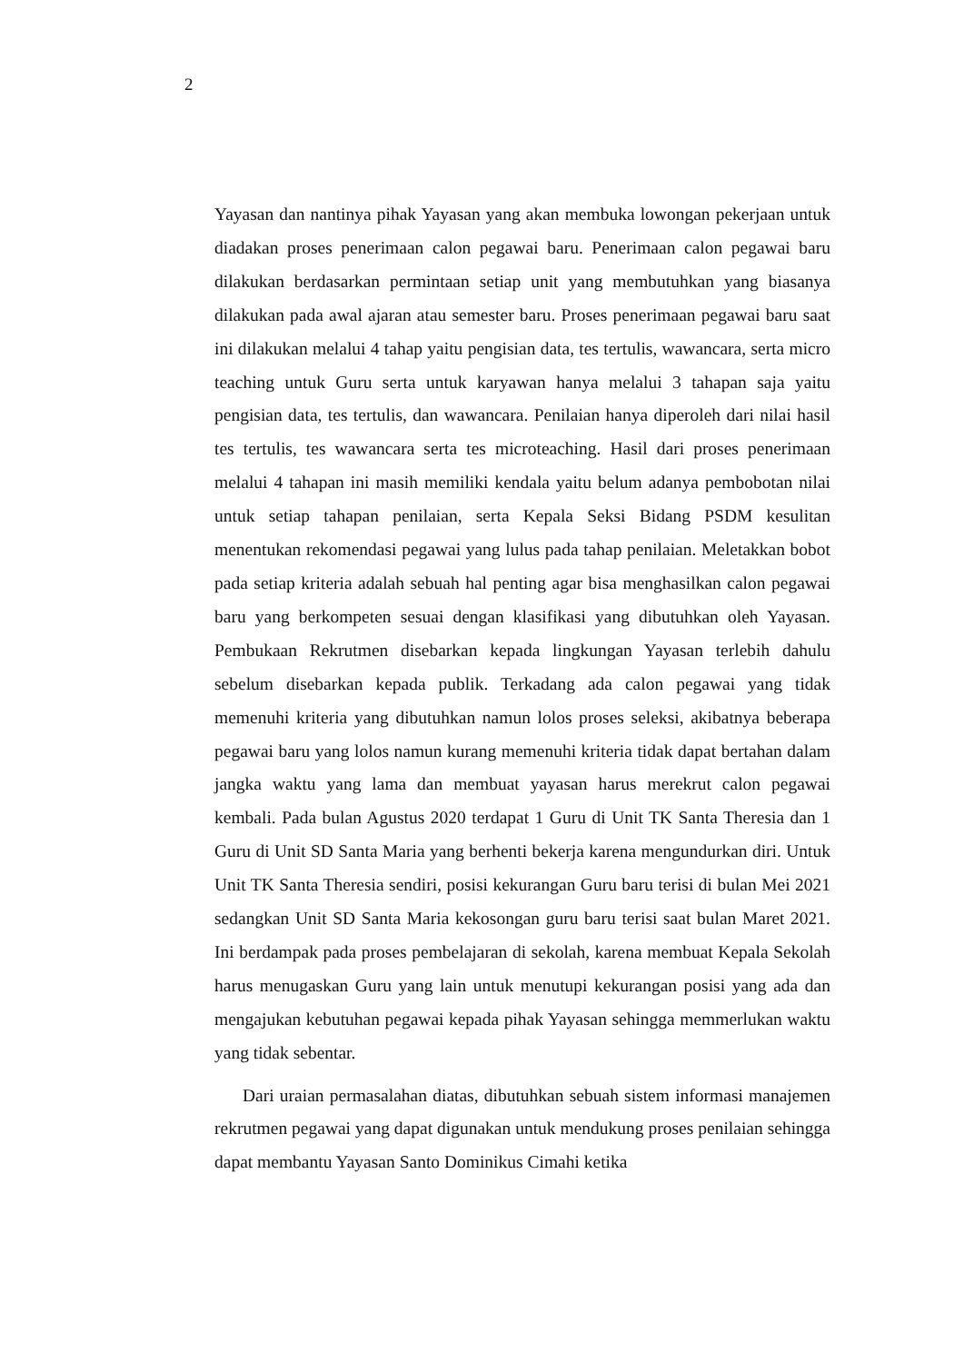2
Yayasan dan nantinya pihak Yayasan yang akan membuka lowongan pekerjaan untuk diadakan proses penerimaan calon pegawai baru. Penerimaan calon pegawai baru dilakukan berdasarkan permintaan setiap unit yang membutuhkan yang biasanya dilakukan pada awal ajaran atau semester baru. Proses penerimaan pegawai baru saat ini dilakukan melalui 4 tahap yaitu pengisian data, tes tertulis, wawancara, serta micro teaching untuk Guru serta untuk karyawan hanya melalui 3 tahapan saja yaitu pengisian data, tes tertulis, dan wawancara. Penilaian hanya diperoleh dari nilai hasil tes tertulis, tes wawancara serta tes microteaching. Hasil dari proses penerimaan melalui 4 tahapan ini masih memiliki kendala yaitu belum adanya pembobotan nilai untuk setiap tahapan penilaian, serta Kepala Seksi Bidang PSDM kesulitan menentukan rekomendasi pegawai yang lulus pada tahap penilaian. Meletakkan bobot pada setiap kriteria adalah sebuah hal penting agar bisa menghasilkan calon pegawai baru yang berkompeten sesuai dengan klasifikasi yang dibutuhkan oleh Yayasan. Pembukaan Rekrutmen disebarkan kepada lingkungan Yayasan terlebih dahulu sebelum disebarkan kepada publik. Terkadang ada calon pegawai yang tidak memenuhi kriteria yang dibutuhkan namun lolos proses seleksi, akibatnya beberapa pegawai baru yang lolos namun kurang memenuhi kriteria tidak dapat bertahan dalam jangka waktu yang lama dan membuat yayasan harus merekrut calon pegawai kembali. Pada bulan Agustus 2020 terdapat 1 Guru di Unit TK Santa Theresia dan 1 Guru di Unit SD Santa Maria yang berhenti bekerja karena mengundurkan diri. Untuk Unit TK Santa Theresia sendiri, posisi kekurangan Guru baru terisi di bulan Mei 2021 sedangkan Unit SD Santa Maria kekosongan guru baru terisi saat bulan Maret 2021. Ini berdampak pada proses pembelajaran di sekolah, karena membuat Kepala Sekolah harus menugaskan Guru yang lain untuk menutupi kekurangan posisi yang ada dan mengajukan kebutuhan pegawai kepada pihak Yayasan sehingga memmerlukan waktu yang tidak sebentar.
Dari uraian permasalahan diatas, dibutuhkan sebuah sistem informasi manajemen rekrutmen pegawai yang dapat digunakan untuk mendukung proses penilaian sehingga dapat membantu Yayasan Santo Dominikus Cimahi ketika